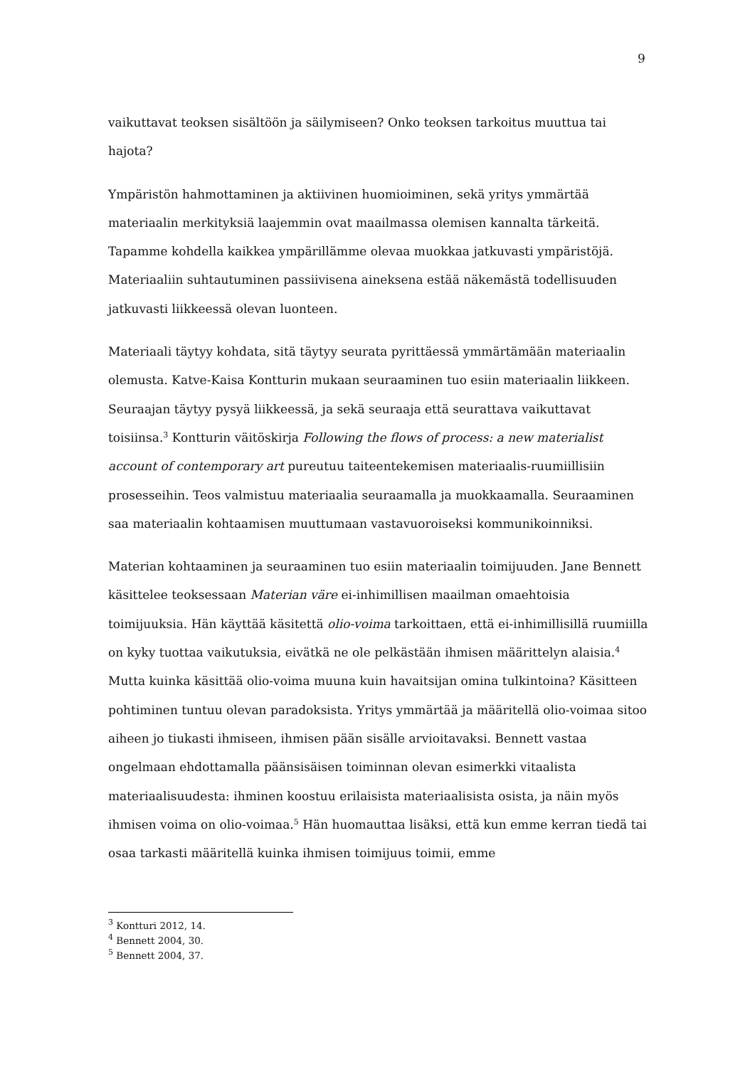9
vaikuttavat teoksen sisältöön ja säilymiseen? Onko teoksen tarkoitus muuttua tai hajota?
Ympäristön hahmottaminen ja aktiivinen huomioiminen, sekä yritys ymmärtää materiaalin merkityksiä laajemmin ovat maailmassa olemisen kannalta tärkeitä. Tapamme kohdella kaikkea ympärillämme olevaa muokkaa jatkuvasti ympäristöjä. Materiaaliin suhtautuminen passiivisena aineksena estää näkemästä todellisuuden jatkuvasti liikkeessä olevan luonteen.
Materiaali täytyy kohdata, sitä täytyy seurata pyrittäessä ymmärtämään materiaalin olemusta. Katve-Kaisa Kontturin mukaan seuraaminen tuo esiin materiaalin liikkeen. Seuraajan täytyy pysyä liikkeessä, ja sekä seuraaja että seurattava vaikuttavat toisiinsa.<sup>3</sup> Kontturin väitöskirja Following the flows of process: a new materialist account of contemporary art pureutuu taiteentekemisen materiaalis-ruumiillisiin prosesseihin. Teos valmistuu materiaalia seuraamalla ja muokkaamalla. Seuraaminen saa materiaalin kohtaamisen muuttumaan vastavuoroiseksi kommunikoinniksi.
Materian kohtaaminen ja seuraaminen tuo esiin materiaalin toimijuuden. Jane Bennett käsittelee teoksessaan Materian väre ei-inhimillisen maailman omaehtoisia toimijuuksia. Hän käyttää käsitettä olio-voima tarkoittaen, että ei-inhimillisillä ruumiilla on kyky tuottaa vaikutuksia, eivätkä ne ole pelkästään ihmisen määrittelyn alaisia.<sup>4</sup> Mutta kuinka käsittää olio-voima muuna kuin havaitsijan omina tulkintoina? Käsitteen pohtiminen tuntuu olevan paradoksista. Yritys ymmärtää ja määritellä olio-voimaa sitoo aiheen jo tiukasti ihmiseen, ihmisen pään sisälle arvioitavaksi. Bennett vastaa ongelmaan ehdottamalla päänsisäisen toiminnan olevan esimerkki vitaalista materiaalisuudesta: ihminen koostuu erilaisista materiaalisista osista, ja näin myös ihmisen voima on olio-voimaa.<sup>5</sup> Hän huomauttaa lisäksi, että kun emme kerran tiedä tai osaa tarkasti määritellä kuinka ihmisen toimijuus toimii, emme
<sup>3</sup> Kontturi 2012, 14.
<sup>4</sup> Bennett 2004, 30.
<sup>5</sup> Bennett 2004, 37.